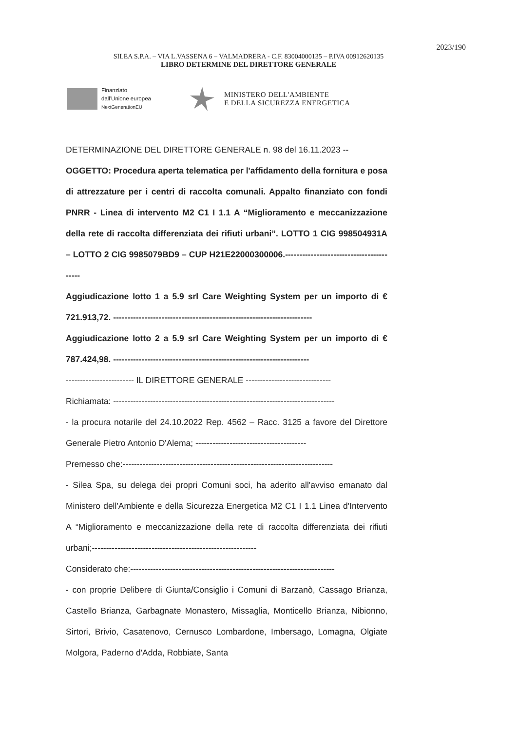2023/190
SILEA S.P.A. – VIA L.VASSENA 6 – VALMADRERA - C.F. 83004000135 – P.IVA 00912620135
LIBRO DETERMINE DEL DIRETTORE GENERALE
Finanziato
dall'Unione europea
NextGenerationEU
MINISTERO DELL'AMBIENTE
E DELLA SICUREZZA ENERGETICA
DETERMINAZIONE DEL DIRETTORE GENERALE n. 98 del 16.11.2023 --
OGGETTO: Procedura aperta telematica per l'affidamento della fornitura e posa di attrezzature per i centri di raccolta comunali. Appalto finanziato con fondi PNRR - Linea di intervento M2 C1 I 1.1 A “Miglioramento e meccanizzazione della rete di raccolta differenziata dei rifiuti urbani”. LOTTO 1 CIG 998504931A – LOTTO 2 CIG 9985079BD9 – CUP H21E22000300006.-----------------------------------------
Aggiudicazione lotto 1 a 5.9 srl Care Weighting System per un importo di € 721.913,72. ----------------------------------------------------------------------
Aggiudicazione lotto 2 a 5.9 srl Care Weighting System per un importo di € 787.424,98. ---------------------------------------------------------------------
------------------------ IL DIRETTORE GENERALE ------------------------------
Richiamata: ------------------------------------------------------------------------------
- la procura notarile del 24.10.2022 Rep. 4562 – Racc. 3125 a favore del Direttore Generale Pietro Antonio D'Alema; ---------------------------------------
Premesso che:--------------------------------------------------------------------------
- Silea Spa, su delega dei propri Comuni soci, ha aderito all'avviso emanato dal Ministero dell'Ambiente e della Sicurezza Energetica M2 C1 I 1.1 Linea d'Intervento A “Miglioramento e meccanizzazione della rete di raccolta differenziata dei rifiuti urbani;----------------------------------------------------------
Considerato che:------------------------------------------------------------------------
- con proprie Delibere di Giunta/Consiglio i Comuni di Barzanò, Cassago Brianza, Castello Brianza, Garbagnate Monastero, Missaglia, Monticello Brianza, Nibionno, Sirtori, Brivio, Casatenovo, Cernusco Lombardone, Imbersago, Lomagna, Olgiate Molgora, Paderno d'Adda, Robbiate, Santa